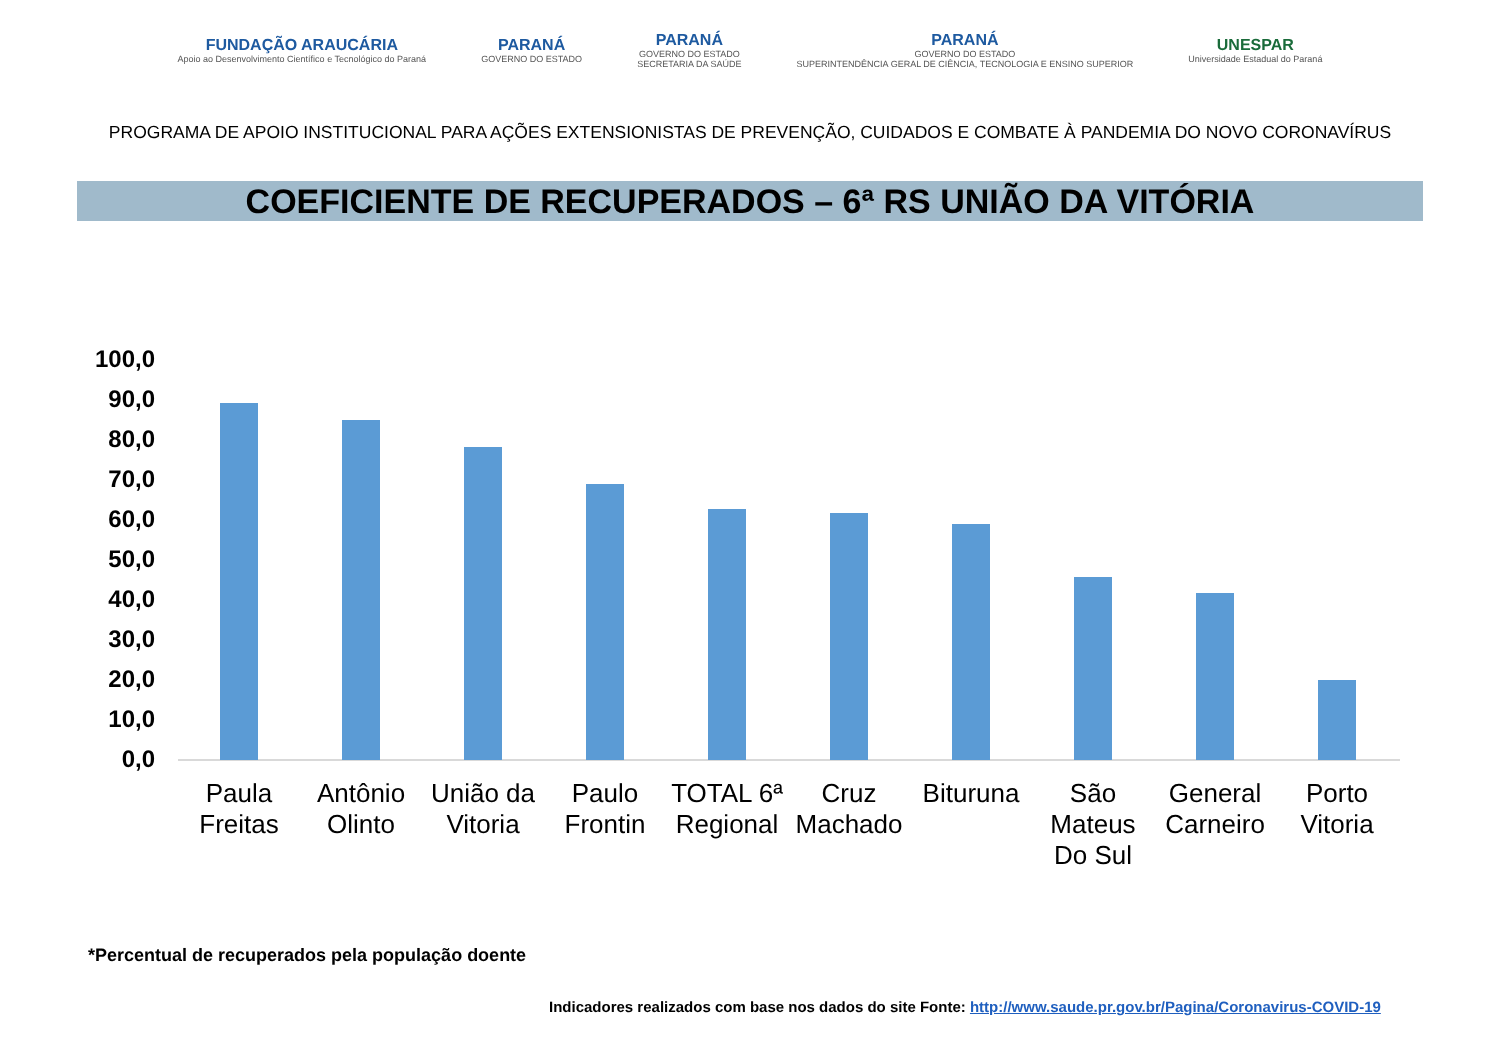FUNDAÇÃO ARAUCÁRIA
Apoio ao Desenvolvimento Científico e Tecnológico do Paraná
PARANÁ
GOVERNO DO ESTADO
PARANÁ
GOVERNO DO ESTADO
SECRETARIA DA SAÚDE
PARANÁ
GOVERNO DO ESTADO
SUPERINTENDÊNCIA GERAL DE CIÊNCIA, TECNOLOGIA E ENSINO SUPERIOR
UNESPAR
Universidade Estadual do Paraná
PROGRAMA DE APOIO INSTITUCIONAL PARA AÇÕES EXTENSIONISTAS DE PREVENÇÃO, CUIDADOS E COMBATE À PANDEMIA DO NOVO CORONAVÍRUS
COEFICIENTE DE RECUPERADOS – 6ª RS UNIÃO DA VITÓRIA
100,0
90,0
80,0
70,0
60,0
50,0
40,0
30,0
20,0
10,0
0,0
Paula Freitas
Antônio Olinto
União da Vitoria
Paulo Frontin
TOTAL 6ª Regional
Cruz Machado
Bituruna
São Mateus Do Sul
General Carneiro
Porto Vitoria
*Percentual de recuperados pela população doente
Indicadores realizados com base nos dados do site Fonte: http://www.saude.pr.gov.br/Pagina/Coronavirus-COVID-19